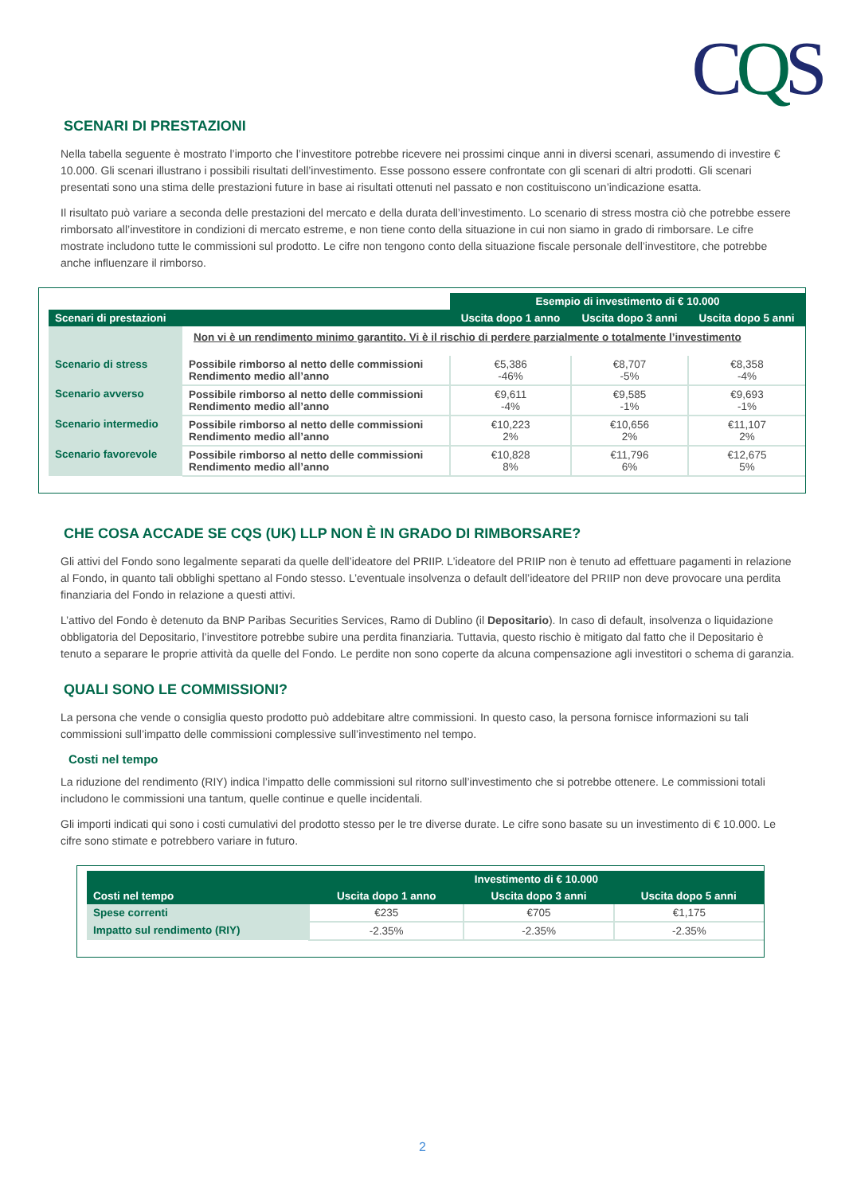CQS
SCENARI DI PRESTAZIONI
Nella tabella seguente è mostrato l’importo che l’investitore potrebbe ricevere nei prossimi cinque anni in diversi scenari, assumendo di investire € 10.000. Gli scenari illustrano i possibili risultati dell’investimento. Esse possono essere confrontate con gli scenari di altri prodotti. Gli scenari presentati sono una stima delle prestazioni future in base ai risultati ottenuti nel passato e non costituiscono un’indicazione esatta.
Il risultato può variare a seconda delle prestazioni del mercato e della durata dell’investimento. Lo scenario di stress mostra ciò che potrebbe essere rimborsato all’investitore in condizioni di mercato estreme, e non tiene conto della situazione in cui non siamo in grado di rimborsare. Le cifre mostrate includono tutte le commissioni sul prodotto. Le cifre non tengono conto della situazione fiscale personale dell’investitore, che potrebbe anche influenzare il rimborso.
| | | Esempio di investimento di € 10.000 | | |
| Scenari di prestazioni | | Uscita dopo 1 anno | Uscita dopo 3 anni | Uscita dopo 5 anni |
| | Non vi è un rendimento minimo garantito. Vi è il rischio di perdere parzialmente o totalmente l’investimento | | | |
| Scenario di stress | Possibile rimborso al netto delle commissioni Rendimento medio all’anno | €5,386 -46% | €8,707 -5% | €8,358 -4% |
| Scenario avverso | Possibile rimborso al netto delle commissioni Rendimento medio all’anno | €9,611 -4% | €9,585 -1% | €9,693 -1% |
| Scenario intermedio | Possibile rimborso al netto delle commissioni Rendimento medio all’anno | €10,223 2% | €10,656 2% | €11,107 2% |
| Scenario favorevole | Possibile rimborso al netto delle commissioni Rendimento medio all’anno | €10,828 8% | €11,796 6% | €12,675 5% |
CHE COSA ACCADE SE CQS (UK) LLP NON È IN GRADO DI RIMBORSARE?
Gli attivi del Fondo sono legalmente separati da quelle dell’ideatore del PRIIP. L’ideatore del PRIIP non è tenuto ad effettuare pagamenti in relazione al Fondo, in quanto tali obblighi spettano al Fondo stesso. L’eventuale insolvenza o default dell’ideatore del PRIIP non deve provocare una perdita finanziaria del Fondo in relazione a questi attivi.
L’attivo del Fondo è detenuto da BNP Paribas Securities Services, Ramo di Dublino (il Depositario). In caso di default, insolvenza o liquidazione obbligatoria del Depositario, l’investitore potrebbe subire una perdita finanziaria. Tuttavia, questo rischio è mitigato dal fatto che il Depositario è tenuto a separare le proprie attività da quelle del Fondo. Le perdite non sono coperte da alcuna compensazione agli investitori o schema di garanzia.
QUALI SONO LE COMMISSIONI?
La persona che vende o consiglia questo prodotto può addebitare altre commissioni. In questo caso, la persona fornisce informazioni su tali commissioni sull’impatto delle commissioni complessive sull’investimento nel tempo.
Costi nel tempo
La riduzione del rendimento (RIY) indica l’impatto delle commissioni sul ritorno sull’investimento che si potrebbe ottenere. Le commissioni totali includono le commissioni una tantum, quelle continue e quelle incidentali.
Gli importi indicati qui sono i costi cumulativi del prodotto stesso per le tre diverse durate. Le cifre sono basate su un investimento di € 10.000. Le cifre sono stimate e potrebbero variare in futuro.
| | Investimento di € 10.000 | | |
| --- | --- | --- | --- |
| Costi nel tempo | Uscita dopo 1 anno | Uscita dopo 3 anni | Uscita dopo 5 anni |
| Spese correnti | €235 | €705 | €1,175 |
| Impatto sul rendimento (RIY) | -2.35% | -2.35% | -2.35% |
2